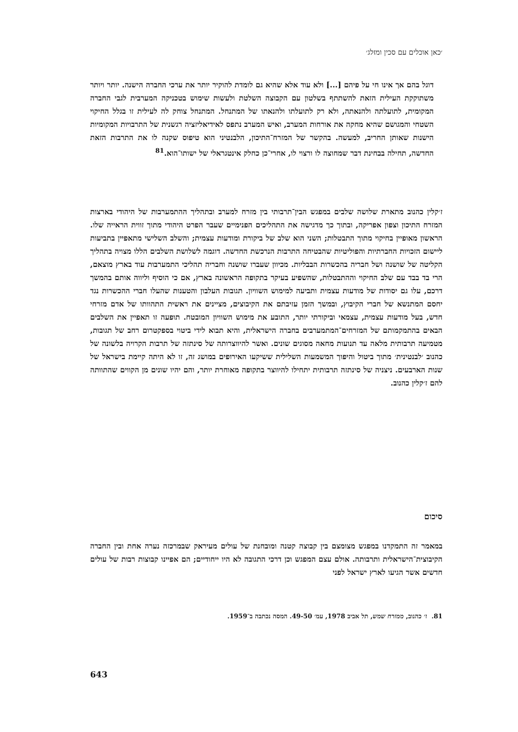׳כאן אוכלים עם סכין ומזלג׳
דוגל בהם אך אינו חי על פיהם [...] ולא עוד אלא שהיא גם לומדת להוקיר יותר את ערכי החברה הישנה. יותר ויותר משתוקקת העילית הזאת להשתתף בשלטון עם הקבוצה השלטת ולעשות שימוש בטכניקה המערבית לגבי החברה המקומית, לתועלתה ולהנאתה, ולא רק לתועלתו ולהנאתו של המתנחל. המתנחל צוחק לה לעילית זו בגלל החיקוי השטחי והמגושם שהיא מחקה את אורחות המערב, ואיש המערב נתפס לאידיאליזציה רגשנית של התרבויות המקומיות הישנות שאותן החריב, למעשה. בהקשר של המזרח־התיכון, הלבנטיני הוא טיפוס שקנה לו את התרבות הזאת החדשה, תחילה בבחינת דבר שמחוצה לו ורצוי לו, אחרי־כן כחלק אינטגראלי של ישותו־הוא.<sup>81</sup>
ז׳קלין כהנוב מתארת שלושה שלבים במפגש הבין־תרבותי בין מזרח למערב ובתהליך ההתמערבות של היהודי בארצות המזרח התיכון וצפון אפריקה, ובתוך כך מדגישה את התהליכים הפנימיים שעבר הפרט היהודי מתוך זווית הראייה שלו. הראשון מאופיין בחיקוי מתוך התבטלות; השני הוא שלב של ביקורת ומודעות עצמית; והשלב השלישי מתאפיין בתביעות ליישום הזכויות החברתיות והפוליטיות שהבטיחה התרבות הנרכשת החדשה. דוגמה לשלושת השלבים הללו מצויה בתהליך הקליטה של שושנה ושל חבריה בהכשרות הבבליות. מכיוון שעברו שושנה וחבריה תהליכי התמערבות עוד בארץ מוצאם, הרי בד בבד עם שלב החיקוי וההתבטלות, שהשפיע בעיקר בתקופה הראשונה בארץ, אם כי הוסיף וליווה אותם בהמשך דרכם, עלו גם יסודות של מודעות עצמית ותביעה למימוש השוויון. תגובות העלבון והטענות שהעלו חברי ההכשרות נגד יחסם המתנשא של חברי הקיבוץ, ובמשך הזמן עזיבתם את הקיבוצים, מציינים את ראשית התהוותו של אדם מזרחי חדש, בעל מודעות עצמית, עצמאי וביקורתי יותר, התובע את מימוש השוויון המובטח. תופעה זו תאפיין את השלבים הבאים בהתמקמותם של המזרחים־המתמערבים בחברה הישראלית, והיא תבוא לידי ביטוי בספקטרום רחב של תגובות, מטמיעה תרבותית מלאה עד תנועות מחאה מסוגים שונים. ואשר להיווצרותה של סינתזה של תרבות הקרויה בלשונה של כהנוב ׳לבנטינית׳ מתוך ביטול והיפוך המשמעות השלילית ששיקעו האירופים במושג זה, זו לא היתה קיימת בישראל של שנות הארבעים. ניצניה של סינתזה תרבותית יתחילו להיווצר בתקופה מאוחרת יותר, והם יהיו שונים מן הקווים שהתוותה להם ז׳קלין כהנוב.
סיכום
במאמר זה התמקדנו במפגש מצומצם בין קבוצה קטנה ומובחנת של עולים מעיראק שבמרכזה נערה אחת ובין החברה הקיבוצית־הישראלית ותרבותה. אולם עצם המפגש וכן דרכי התגובה לא היו ייחודיים; הם אפיינו קבוצות רבות של עולים חדשים אשר הגיעו לארץ ישראל לפני
81. ז׳ כהנוב, ממזרח שמש, תל אביב 1978, עמ׳ 49-50. המסה נכתבה ב־1959.
643